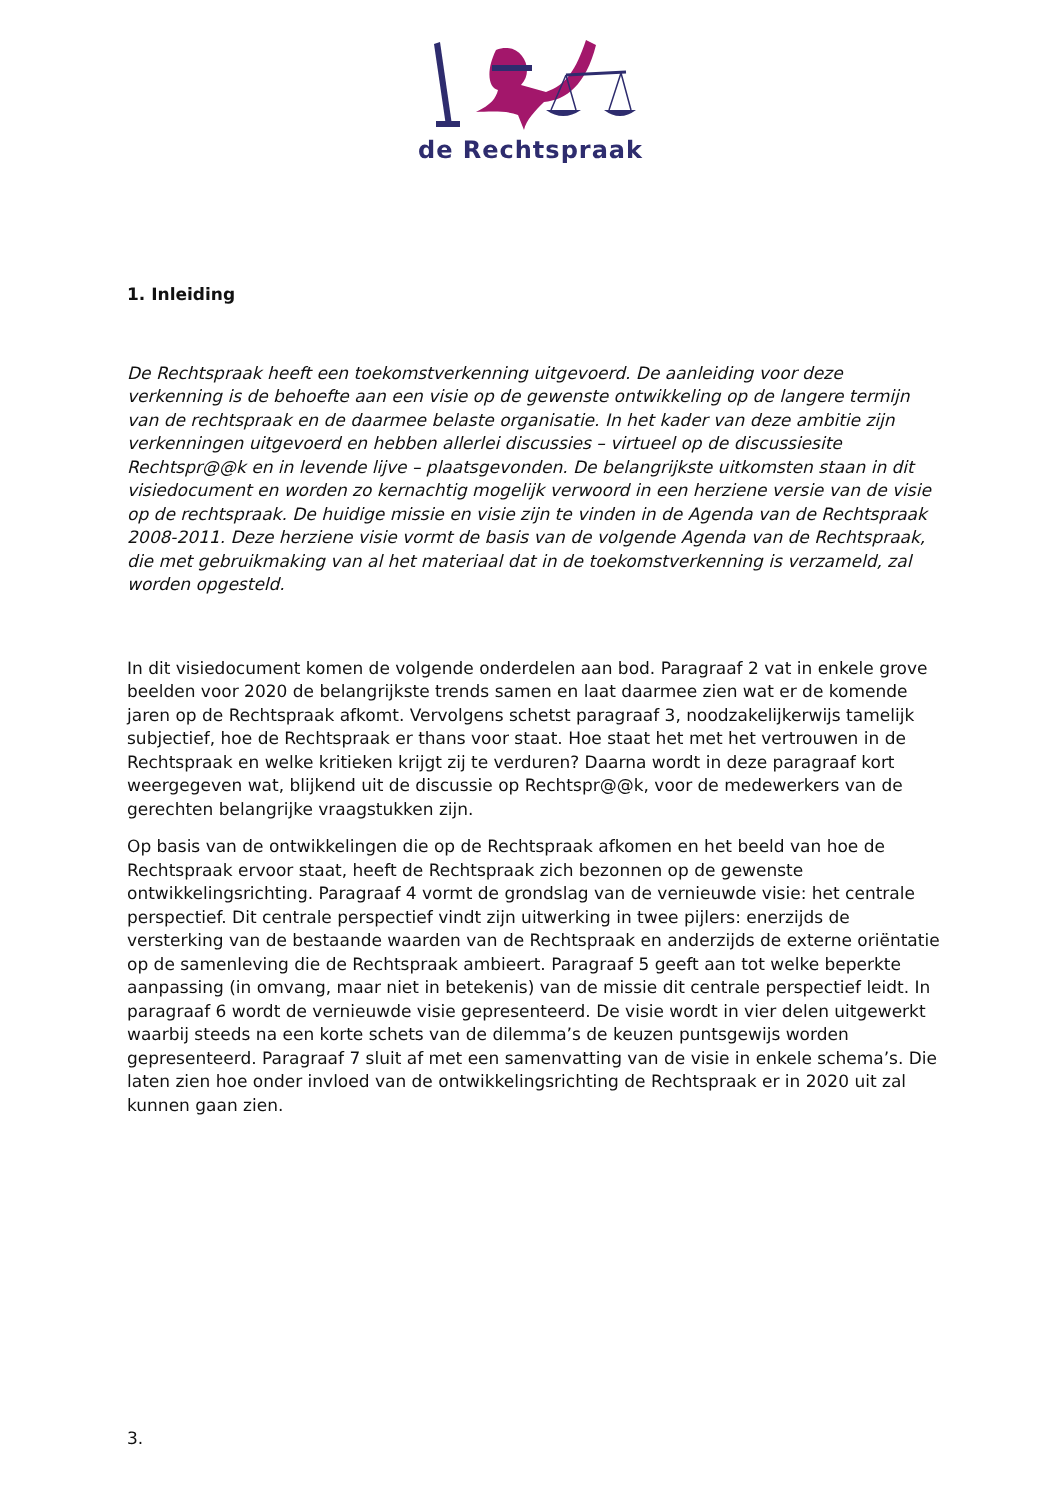de Rechtspraak
1. Inleiding
De Rechtspraak heeft een toekomstverkenning uitgevoerd. De aanleiding voor deze verkenning is de behoefte aan een visie op de gewenste ontwikkeling op de langere termijn van de rechtspraak en de daarmee belaste organisatie. In het kader van deze ambitie zijn verkenningen uitgevoerd en hebben allerlei discussies – virtueel op de discussiesite Rechtspr@@k en in levende lijve – plaatsgevonden. De belangrijkste uitkomsten staan in dit visiedocument en worden zo kernachtig mogelijk verwoord in een herziene versie van de visie op de rechtspraak. De huidige missie en visie zijn te vinden in de Agenda van de Rechtspraak 2008-2011. Deze herziene visie vormt de basis van de volgende Agenda van de Rechtspraak, die met gebruikmaking van al het materiaal dat in de toekomstverkenning is verzameld, zal worden opgesteld.
In dit visiedocument komen de volgende onderdelen aan bod. Paragraaf 2 vat in enkele grove beelden voor 2020 de belangrijkste trends samen en laat daarmee zien wat er de komende jaren op de Rechtspraak afkomt. Vervolgens schetst paragraaf 3, noodzakelijkerwijs tamelijk subjectief, hoe de Rechtspraak er thans voor staat. Hoe staat het met het vertrouwen in de Rechtspraak en welke kritieken krijgt zij te verduren? Daarna wordt in deze paragraaf kort weergegeven wat, blijkend uit de discussie op Rechtspr@@k, voor de medewerkers van de gerechten belangrijke vraagstukken zijn.
Op basis van de ontwikkelingen die op de Rechtspraak afkomen en het beeld van hoe de Rechtspraak ervoor staat, heeft de Rechtspraak zich bezonnen op de gewenste ontwikkelingsrichting. Paragraaf 4 vormt de grondslag van de vernieuwde visie: het centrale perspectief. Dit centrale perspectief vindt zijn uitwerking in twee pijlers: enerzijds de versterking van de bestaande waarden van de Rechtspraak en anderzijds de externe oriëntatie op de samenleving die de Rechtspraak ambieert. Paragraaf 5 geeft aan tot welke beperkte aanpassing (in omvang, maar niet in betekenis) van de missie dit centrale perspectief leidt. In paragraaf 6 wordt de vernieuwde visie gepresenteerd. De visie wordt in vier delen uitgewerkt waarbij steeds na een korte schets van de dilemma’s de keuzen puntsgewijs worden gepresenteerd. Paragraaf 7 sluit af met een samenvatting van de visie in enkele schema’s. Die laten zien hoe onder invloed van de ontwikkelingsrichting de Rechtspraak er in 2020 uit zal kunnen gaan zien.
3.